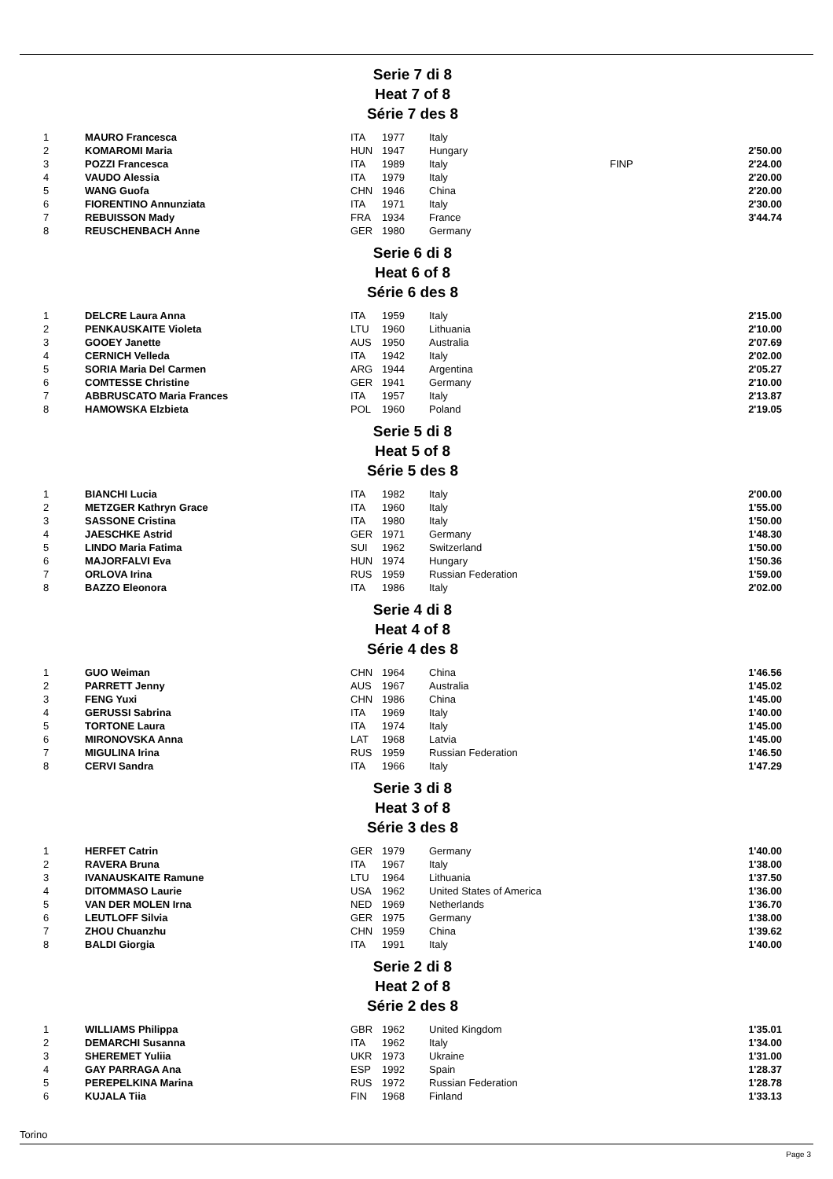Serie 7 di 8
Heat 7 of 8
Série 7 des 8
| 1 | MAURO Francesca | ITA | 1977 | Italy | | |
| 2 | KOMAROMI Maria | HUN | 1947 | Hungary | | 2'50.00 |
| 3 | POZZI Francesca | ITA | 1989 | Italy | FINP | 2'24.00 |
| 4 | VAUDO Alessia | ITA | 1979 | Italy | | 2'20.00 |
| 5 | WANG Guofa | CHN | 1946 | China | | 2'20.00 |
| 6 | FIORENTINO Annunziata | ITA | 1971 | Italy | | 2'30.00 |
| 7 | REBUISSON Mady | FRA | 1934 | France | | 3'44.74 |
| 8 | REUSCHENBACH Anne | GER | 1980 | Germany | | |
Serie 6 di 8
Heat 6 of 8
Série 6 des 8
| 1 | DELCRE Laura Anna | ITA | 1959 | Italy | | 2'15.00 |
| 2 | PENKAUSKAITE Violeta | LTU | 1960 | Lithuania | | 2'10.00 |
| 3 | GOOEY Janette | AUS | 1950 | Australia | | 2'07.69 |
| 4 | CERNICH Velleda | ITA | 1942 | Italy | | 2'02.00 |
| 5 | SORIA Maria Del Carmen | ARG | 1944 | Argentina | | 2'05.27 |
| 6 | COMTESSE Christine | GER | 1941 | Germany | | 2'10.00 |
| 7 | ABBRUSCATO Maria Frances | ITA | 1957 | Italy | | 2'13.87 |
| 8 | HAMOWSKA Elzbieta | POL | 1960 | Poland | | 2'19.05 |
Serie 5 di 8
Heat 5 of 8
Série 5 des 8
| 1 | BIANCHI Lucia | ITA | 1982 | Italy | | 2'00.00 |
| 2 | METZGER Kathryn Grace | ITA | 1960 | Italy | | 1'55.00 |
| 3 | SASSONE Cristina | ITA | 1980 | Italy | | 1'50.00 |
| 4 | JAESCHKE Astrid | GER | 1971 | Germany | | 1'48.30 |
| 5 | LINDO Maria Fatima | SUI | 1962 | Switzerland | | 1'50.00 |
| 6 | MAJORFALVI Eva | HUN | 1974 | Hungary | | 1'50.36 |
| 7 | ORLOVA Irina | RUS | 1959 | Russian Federation | | 1'59.00 |
| 8 | BAZZO Eleonora | ITA | 1986 | Italy | | 2'02.00 |
Serie 4 di 8
Heat 4 of 8
Série 4 des 8
| 1 | GUO Weiman | CHN | 1964 | China | | 1'46.56 |
| 2 | PARRETT Jenny | AUS | 1967 | Australia | | 1'45.02 |
| 3 | FENG Yuxi | CHN | 1986 | China | | 1'45.00 |
| 4 | GERUSSI Sabrina | ITA | 1969 | Italy | | 1'40.00 |
| 5 | TORTONE Laura | ITA | 1974 | Italy | | 1'45.00 |
| 6 | MIRONOVSKA Anna | LAT | 1968 | Latvia | | 1'45.00 |
| 7 | MIGULINA Irina | RUS | 1959 | Russian Federation | | 1'46.50 |
| 8 | CERVI Sandra | ITA | 1966 | Italy | | 1'47.29 |
Serie 3 di 8
Heat 3 of 8
Série 3 des 8
| 1 | HERFET Catrin | GER | 1979 | Germany | | 1'40.00 |
| 2 | RAVERA Bruna | ITA | 1967 | Italy | | 1'38.00 |
| 3 | IVANAUSKAITE Ramune | LTU | 1964 | Lithuania | | 1'37.50 |
| 4 | DITOMMASO Laurie | USA | 1962 | United States of America | | 1'36.00 |
| 5 | VAN DER MOLEN Irna | NED | 1969 | Netherlands | | 1'36.70 |
| 6 | LEUTLOFF Silvia | GER | 1975 | Germany | | 1'38.00 |
| 7 | ZHOU Chuanzhu | CHN | 1959 | China | | 1'39.62 |
| 8 | BALDI Giorgia | ITA | 1991 | Italy | | 1'40.00 |
Serie 2 di 8
Heat 2 of 8
Série 2 des 8
| 1 | WILLIAMS Philippa | GBR | 1962 | United Kingdom | | 1'35.01 |
| 2 | DEMARCHI Susanna | ITA | 1962 | Italy | | 1'34.00 |
| 3 | SHEREMET Yuliia | UKR | 1973 | Ukraine | | 1'31.00 |
| 4 | GAY PARRAGA Ana | ESP | 1992 | Spain | | 1'28.37 |
| 5 | PEREPELKINA Marina | RUS | 1972 | Russian Federation | | 1'28.78 |
| 6 | KUJALA Tiia | FIN | 1968 | Finland | | 1'33.13 |
Torino
Page 3